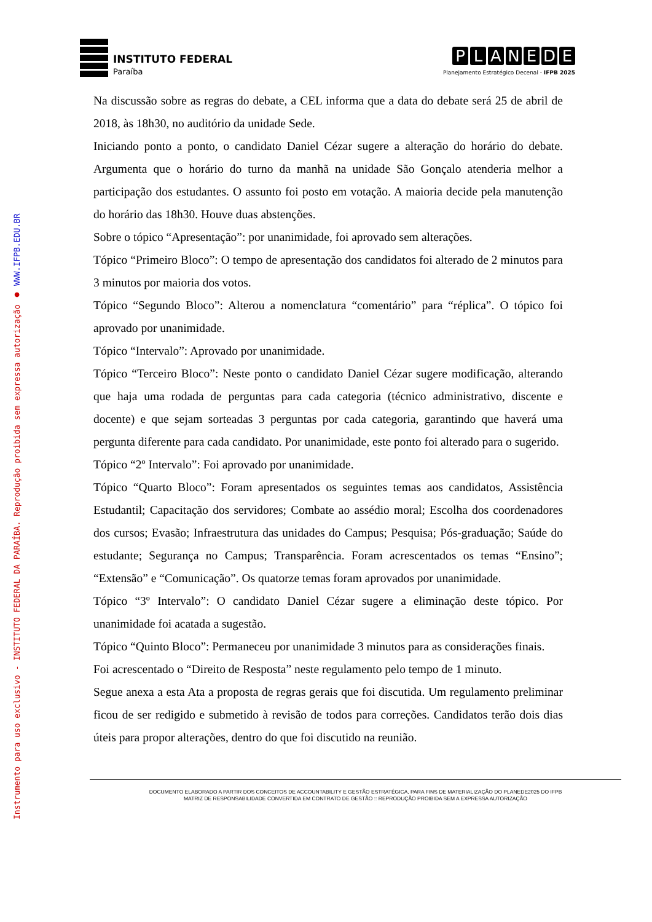INSTITUTO FEDERAL
Paraíba
PLANEDE
Planejamento Estratégico Decenal - IFPB 2025
Instrumento para uso exclusivo - INSTITUTO FEDERAL DA PARAÍBA. Reprodução proibida sem expressa autorização ● WWW.IFPB.EDU.BR
Na discussão sobre as regras do debate, a CEL informa que a data do debate será 25 de abril de 2018, às 18h30, no auditório da unidade Sede.
Iniciando ponto a ponto, o candidato Daniel Cézar sugere a alteração do horário do debate. Argumenta que o horário do turno da manhã na unidade São Gonçalo atenderia melhor a participação dos estudantes. O assunto foi posto em votação. A maioria decide pela manutenção do horário das 18h30. Houve duas abstenções.
Sobre o tópico “Apresentação”: por unanimidade, foi aprovado sem alterações.
Tópico “Primeiro Bloco”: O tempo de apresentação dos candidatos foi alterado de 2 minutos para 3 minutos por maioria dos votos.
Tópico “Segundo Bloco”: Alterou a nomenclatura “comentário” para “réplica”. O tópico foi aprovado por unanimidade.
Tópico “Intervalo”: Aprovado por unanimidade.
Tópico “Terceiro Bloco”: Neste ponto o candidato Daniel Cézar sugere modificação, alterando que haja uma rodada de perguntas para cada categoria (técnico administrativo, discente e docente) e que sejam sorteadas 3 perguntas por cada categoria, garantindo que haverá uma pergunta diferente para cada candidato. Por unanimidade, este ponto foi alterado para o sugerido.
Tópico “2º Intervalo”: Foi aprovado por unanimidade.
Tópico “Quarto Bloco”: Foram apresentados os seguintes temas aos candidatos, Assistência Estudantil; Capacitação dos servidores; Combate ao assédio moral; Escolha dos coordenadores dos cursos; Evasão; Infraestrutura das unidades do Campus; Pesquisa; Pós-graduação; Saúde do estudante; Segurança no Campus; Transparência. Foram acrescentados os temas “Ensino”; “Extensão” e “Comunicação”. Os quatorze temas foram aprovados por unanimidade.
Tópico “3º Intervalo”: O candidato Daniel Cézar sugere a eliminação deste tópico. Por unanimidade foi acatada a sugestão.
Tópico “Quinto Bloco”: Permaneceu por unanimidade 3 minutos para as considerações finais.
Foi acrescentado o “Direito de Resposta” neste regulamento pelo tempo de 1 minuto.
Segue anexa a esta Ata a proposta de regras gerais que foi discutida. Um regulamento preliminar ficou de ser redigido e submetido à revisão de todos para correções. Candidatos terão dois dias úteis para propor alterações, dentro do que foi discutido na reunião.
DOCUMENTO ELABORADO A PARTIR DOS CONCEITOS DE ACCOUNTABILITY E GESTÃO ESTRATÉGICA, PARA FINS DE MATERIALIZAÇÃO DO PLANEDE2025 DO IFPB
MATRIZ DE RESPONSABILIDADE CONVERTIDA EM CONTRATO DE GESTÃO :: REPRODUÇÃO PROIBIDA SEM A EXPRESSA AUTORIZAÇÃO